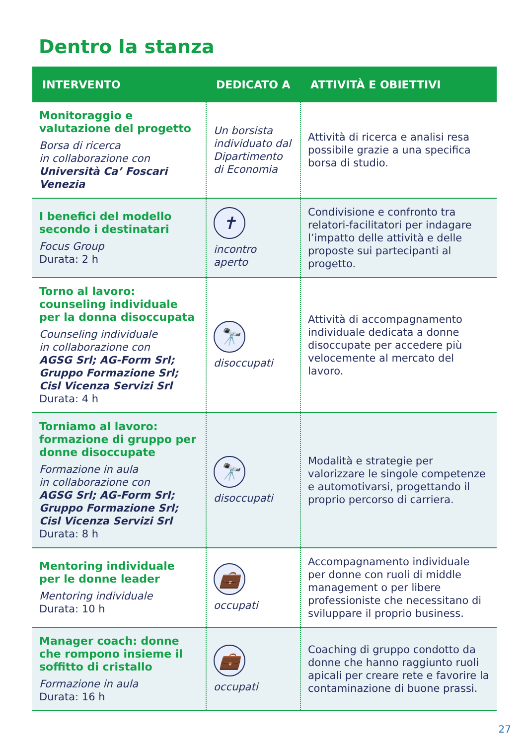Dentro la stanza
| INTERVENTO | DEDICATO A | ATTIVITÀ E OBIETTIVI |
| --- | --- | --- |
| Monitoraggio e valutazione del progetto Borsa di ricerca in collaborazione con Università Ca’ Foscari Venezia | Un borsista individuato dal Dipartimento di Economia | Attività di ricerca e analisi resa possibile grazie a una specifica borsa di studio. |
| I benefici del modello secondo i destinatari Focus Group Durata: 2 h | ✝ incontro aperto | Condivisione e confronto tra relatori-facilitatori per indagare l’impatto delle attività e delle proposte sui partecipanti al progetto. |
| Torno al lavoro: counseling individuale per la donna disoccupata Counseling individuale in collaborazione con AGSG Srl; AG-Form Srl; Gruppo Formazione Srl; Cisl Vicenza Servizi Srl Durata: 4 h | 🔭 disoccupati | Attività di accompagnamento individuale dedicata a donne disoccupate per accedere più velocemente al mercato del lavoro. |
| Torniamo al lavoro: formazione di gruppo per donne disoccupate Formazione in aula in collaborazione con AGSG Srl; AG-Form Srl; Gruppo Formazione Srl; Cisl Vicenza Servizi Srl Durata: 8 h | 🔭 disoccupati | Modalità e strategie per valorizzare le singole competenze e automotivarsi, progettando il proprio percorso di carriera. |
| Mentoring individuale per le donne leader Mentoring individuale Durata: 10 h | 💼 occupati | Accompagnamento individuale per donne con ruoli di middle management o per libere professioniste che necessitano di sviluppare il proprio business. |
| Manager coach: donne che rompono insieme il soffitto di cristallo Formazione in aula Durata: 16 h | 💼 occupati | Coaching di gruppo condotto da donne che hanno raggiunto ruoli apicali per creare rete e favorire la contaminazione di buone prassi. |
27